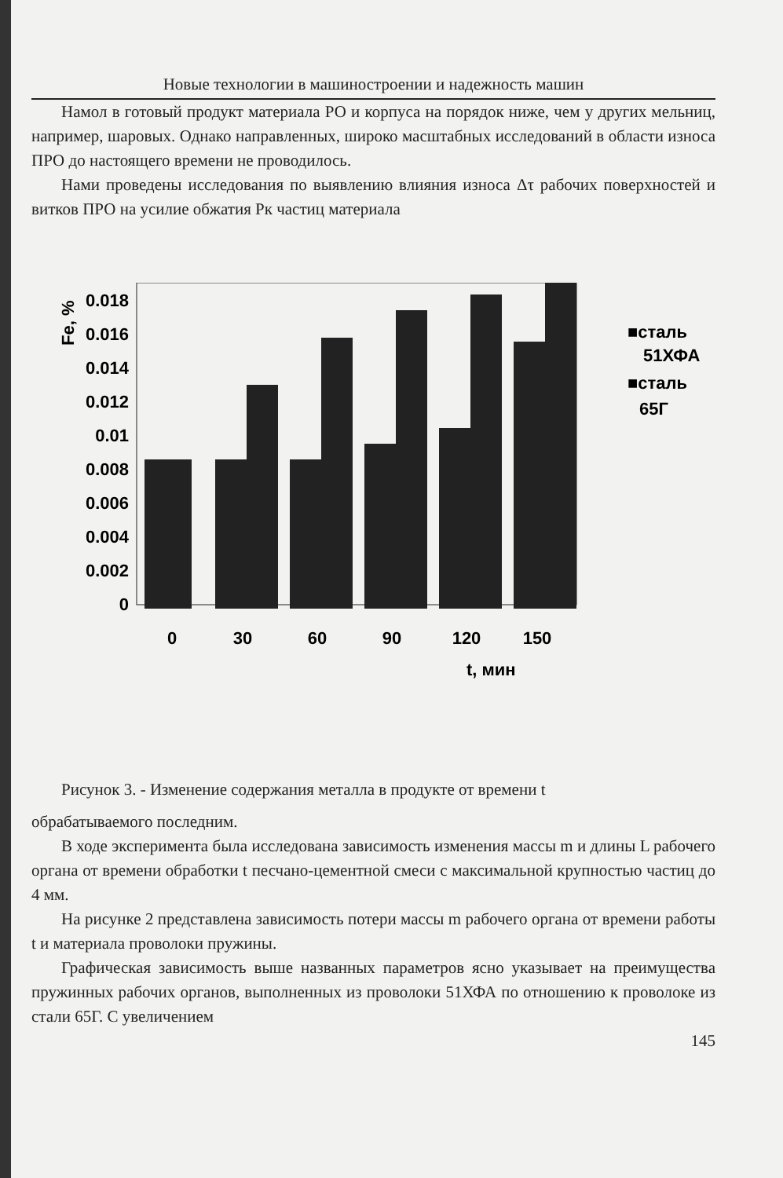Новые технологии в машиностроении и надежность машин
Намол в готовый продукт материала РО и корпуса на порядок ниже, чем у других мельниц, например, шаровых. Однако направленных, широко масштабных исследований в области износа ПРО до настоящего времени не проводилось.
Нами проведены исследования по выявлению влияния износа Δτ рабочих поверхностей и витков ПРО на усилие обжатия Рк частиц материала
Fe, %
0.018
0.016
0.014
0.012
0.01
0.008
0.006
0.004
0.002
0
0
30
60
90
120
150
t, мин
■сталь
51ХФА
■сталь
65Г
Рисунок 3. - Изменение содержания металла в продукте от времени t
обрабатываемого последним.
В ходе эксперимента была исследована зависимость изменения массы m и длины L рабочего органа от времени обработки t песчано-цементной смеси с максимальной крупностью частиц до 4 мм.
На рисунке 2 представлена зависимость потери массы m рабочего органа от времени работы t и материала проволоки пружины.
Графическая зависимость выше названных параметров ясно указывает на преимущества пружинных рабочих органов, выполненных из проволоки 51ХФА по отношению к проволоке из стали 65Г. С увеличением
145